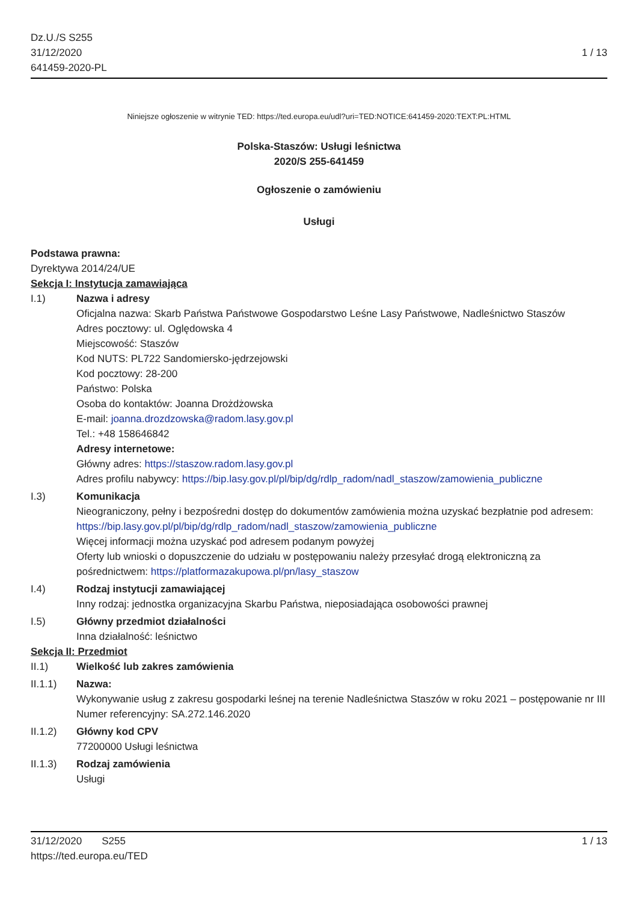Dz.U./S S255
31/12/2020
641459-2020-PL
1 / 13
Niniejsze ogłoszenie w witrynie TED: https://ted.europa.eu/udl?uri=TED:NOTICE:641459-2020:TEXT:PL:HTML
Polska-Staszów: Usługi leśnictwa
2020/S 255-641459
Ogłoszenie o zamówieniu
Usługi
Podstawa prawna:
Dyrektywa 2014/24/UE
Sekcja I: Instytucja zamawiająca
I.1) Nazwa i adresy
Oficjalna nazwa: Skarb Państwa Państwowe Gospodarstwo Leśne Lasy Państwowe, Nadleśnictwo Staszów
Adres pocztowy: ul. Oględowska 4
Miejscowość: Staszów
Kod NUTS: PL722 Sandomiersko-jędrzejowski
Kod pocztowy: 28-200
Państwo: Polska
Osoba do kontaktów: Joanna Drożdżowska
E-mail: joanna.drozdzowska@radom.lasy.gov.pl
Tel.: +48 158646842
Adresy internetowe:
Główny adres: https://staszow.radom.lasy.gov.pl
Adres profilu nabywcy: https://bip.lasy.gov.pl/pl/bip/dg/rdlp_radom/nadl_staszow/zamowienia_publiczne
I.3) Komunikacja
Nieograniczony, pełny i bezpośredni dostęp do dokumentów zamówienia można uzyskać bezpłatnie pod adresem: https://bip.lasy.gov.pl/pl/bip/dg/rdlp_radom/nadl_staszow/zamowienia_publiczne
Więcej informacji można uzyskać pod adresem podanym powyżej
Oferty lub wnioski o dopuszczenie do udziału w postępowaniu należy przesyłać drogą elektroniczną za pośrednictwem: https://platformazakupowa.pl/pn/lasy_staszow
I.4) Rodzaj instytucji zamawiającej
Inny rodzaj: jednostka organizacyjna Skarbu Państwa, nieposiadająca osobowości prawnej
I.5) Główny przedmiot działalności
Inna działalność: leśnictwo
Sekcja II: Przedmiot
II.1) Wielkość lub zakres zamówienia
II.1.1) Nazwa:
Wykonywanie usług z zakresu gospodarki leśnej na terenie Nadleśnictwa Staszów w roku 2021 – postępowanie nr III
Numer referencyjny: SA.272.146.2020
II.1.2) Główny kod CPV
77200000 Usługi leśnictwa
II.1.3) Rodzaj zamówienia
Usługi
31/12/2020 S255
https://ted.europa.eu/TED
1 / 13